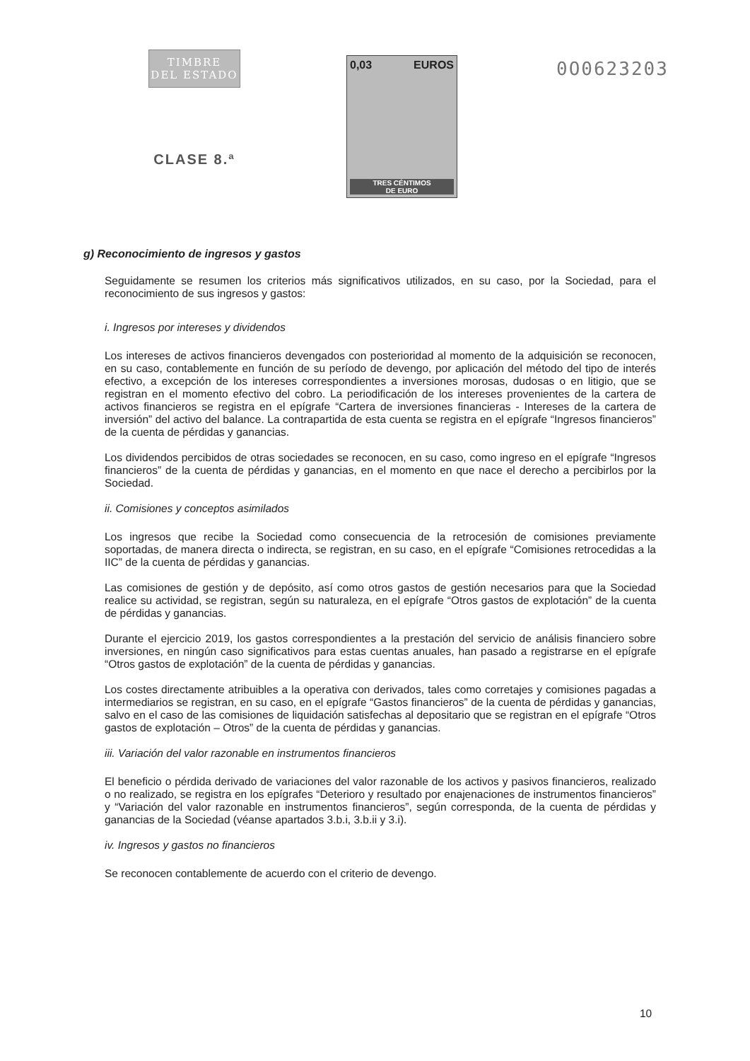TIMBRE
DEL ESTADO
CLASE 8.ª
0,03 EUROS
TRES CÉNTIMOS
DE EURO
0O0623203
g) Reconocimiento de ingresos y gastos
Seguidamente se resumen los criterios más significativos utilizados, en su caso, por la Sociedad, para el reconocimiento de sus ingresos y gastos:
i. Ingresos por intereses y dividendos
Los intereses de activos financieros devengados con posterioridad al momento de la adquisición se reconocen, en su caso, contablemente en función de su período de devengo, por aplicación del método del tipo de interés efectivo, a excepción de los intereses correspondientes a inversiones morosas, dudosas o en litigio, que se registran en el momento efectivo del cobro. La periodificación de los intereses provenientes de la cartera de activos financieros se registra en el epígrafe “Cartera de inversiones financieras - Intereses de la cartera de inversión” del activo del balance. La contrapartida de esta cuenta se registra en el epígrafe “Ingresos financieros” de la cuenta de pérdidas y ganancias.
Los dividendos percibidos de otras sociedades se reconocen, en su caso, como ingreso en el epígrafe “Ingresos financieros” de la cuenta de pérdidas y ganancias, en el momento en que nace el derecho a percibirlos por la Sociedad.
ii. Comisiones y conceptos asimilados
Los ingresos que recibe la Sociedad como consecuencia de la retrocesión de comisiones previamente soportadas, de manera directa o indirecta, se registran, en su caso, en el epígrafe “Comisiones retrocedidas a la IIC” de la cuenta de pérdidas y ganancias.
Las comisiones de gestión y de depósito, así como otros gastos de gestión necesarios para que la Sociedad realice su actividad, se registran, según su naturaleza, en el epígrafe “Otros gastos de explotación” de la cuenta de pérdidas y ganancias.
Durante el ejercicio 2019, los gastos correspondientes a la prestación del servicio de análisis financiero sobre inversiones, en ningún caso significativos para estas cuentas anuales, han pasado a registrarse en el epígrafe “Otros gastos de explotación” de la cuenta de pérdidas y ganancias.
Los costes directamente atribuibles a la operativa con derivados, tales como corretajes y comisiones pagadas a intermediarios se registran, en su caso, en el epígrafe “Gastos financieros” de la cuenta de pérdidas y ganancias, salvo en el caso de las comisiones de liquidación satisfechas al depositario que se registran en el epígrafe “Otros gastos de explotación – Otros” de la cuenta de pérdidas y ganancias.
iii. Variación del valor razonable en instrumentos financieros
El beneficio o pérdida derivado de variaciones del valor razonable de los activos y pasivos financieros, realizado o no realizado, se registra en los epígrafes “Deterioro y resultado por enajenaciones de instrumentos financieros” y “Variación del valor razonable en instrumentos financieros”, según corresponda, de la cuenta de pérdidas y ganancias de la Sociedad (véanse apartados 3.b.i, 3.b.ii y 3.i).
iv. Ingresos y gastos no financieros
Se reconocen contablemente de acuerdo con el criterio de devengo.
10